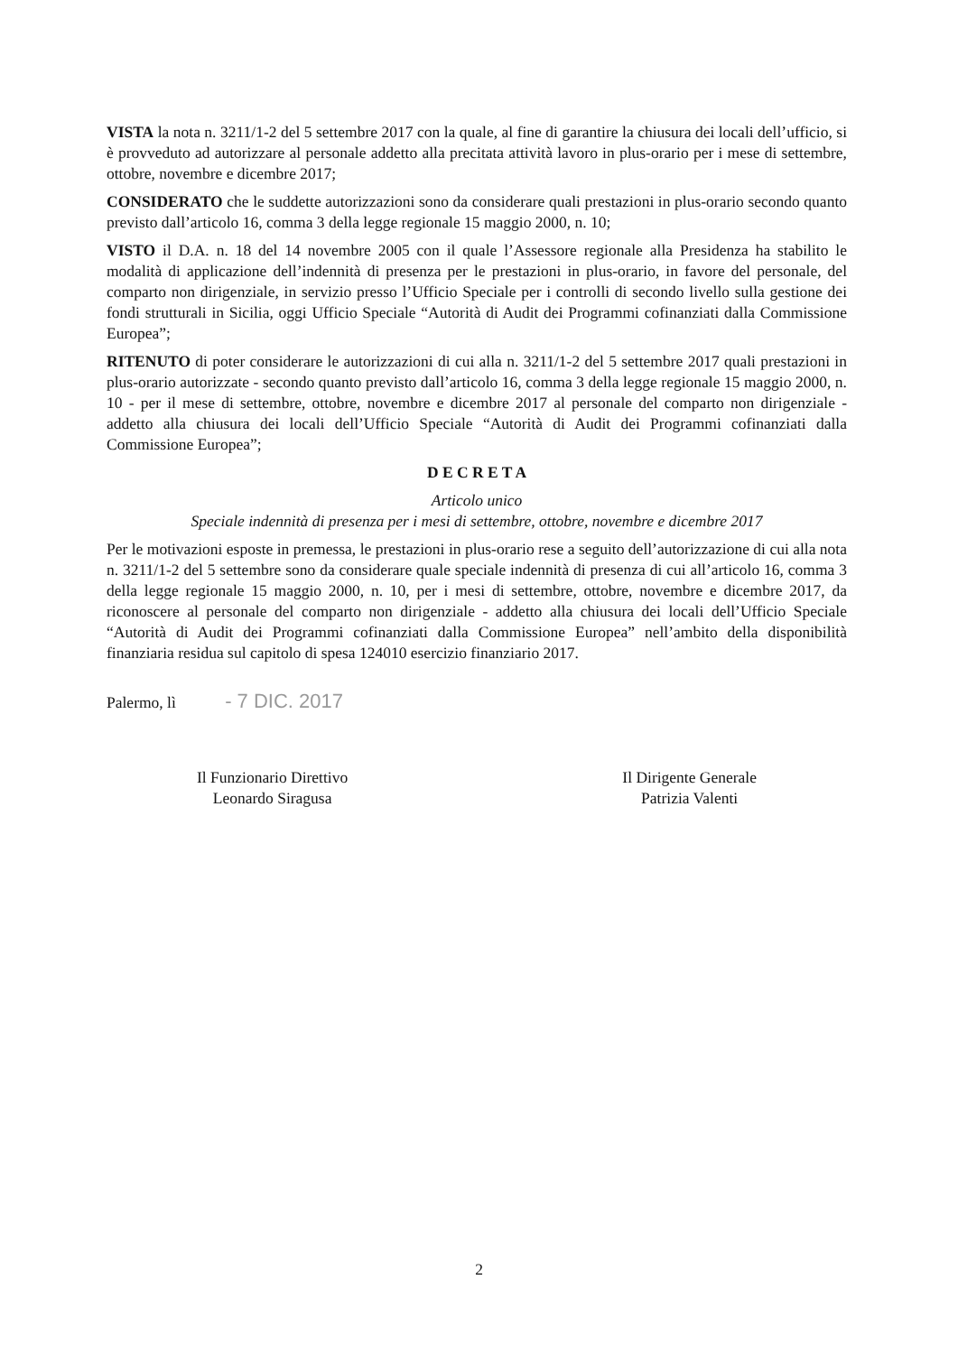VISTA la nota n. 3211/1-2 del 5 settembre 2017 con la quale, al fine di garantire la chiusura dei locali dell’ufficio, si è provveduto ad autorizzare al personale addetto alla precitata attività lavoro in plus-orario per i mese di settembre, ottobre, novembre e dicembre 2017;
CONSIDERATO che le suddette autorizzazioni sono da considerare quali prestazioni in plus-orario secondo quanto previsto dall’articolo 16, comma 3 della legge regionale 15 maggio 2000, n. 10;
VISTO il D.A. n. 18 del 14 novembre 2005 con il quale l’Assessore regionale alla Presidenza ha stabilito le modalità di applicazione dell’indennità di presenza per le prestazioni in plus-orario, in favore del personale, del comparto non dirigenziale, in servizio presso l’Ufficio Speciale per i controlli di secondo livello sulla gestione dei fondi strutturali in Sicilia, oggi Ufficio Speciale “Autorità di Audit dei Programmi cofinanziati dalla Commissione Europea”;
RITENUTO di poter considerare le autorizzazioni di cui alla n. 3211/1-2 del 5 settembre 2017 quali prestazioni in plus-orario autorizzate - secondo quanto previsto dall’articolo 16, comma 3 della legge regionale 15 maggio 2000, n. 10 - per il mese di settembre, ottobre, novembre e dicembre 2017 al personale del comparto non dirigenziale - addetto alla chiusura dei locali dell’Ufficio Speciale “Autorità di Audit dei Programmi cofinanziati dalla Commissione Europea”;
D E C R E T A
Articolo unico
Speciale indennità di presenza per i mesi di settembre, ottobre, novembre e dicembre 2017
Per le motivazioni esposte in premessa, le prestazioni in plus-orario rese a seguito dell’autorizzazione di cui alla nota n. 3211/1-2 del 5 settembre sono da considerare quale speciale indennità di presenza di cui all’articolo 16, comma 3 della legge regionale 15 maggio 2000, n. 10, per i mesi di settembre, ottobre, novembre e dicembre 2017, da riconoscere al personale del comparto non dirigenziale - addetto alla chiusura dei locali dell’Ufficio Speciale “Autorità di Audit dei Programmi cofinanziati dalla Commissione Europea” nell’ambito della disponibilità finanziaria residua sul capitolo di spesa 124010 esercizio finanziario 2017.
Palermo, lì - 7 DIC. 2017
Il Funzionario Direttivo
Leonardo Siragusa
Il Dirigente Generale
Patrizia Valenti
2